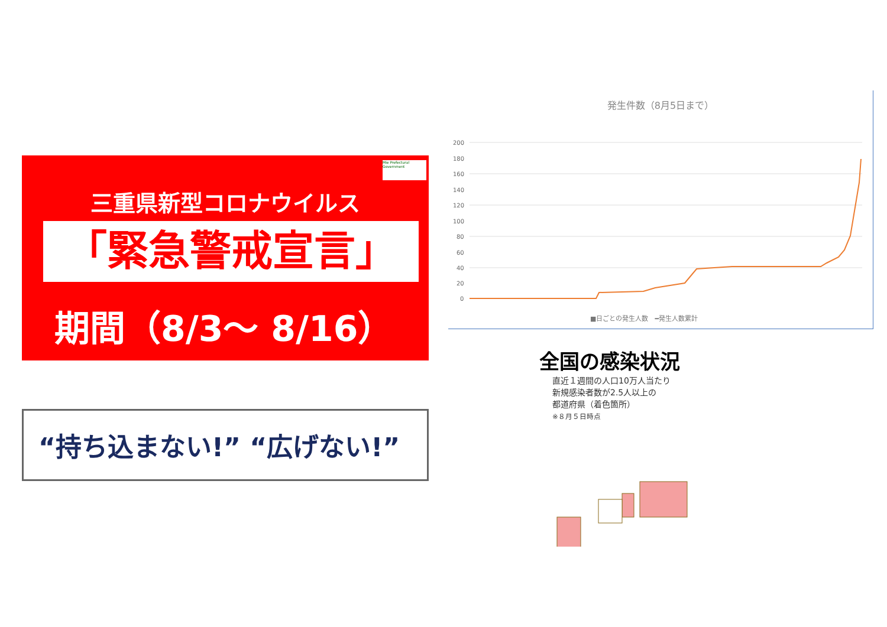Mie Prefectural Government
三重県新型コロナウイルス
「緊急警戒宣言」
期間（8/3～ 8/16）
“持ち込まない!” “広げない!”
発生件数（8月5日まで）
200
180
160
140
120
100
80
60
40
20
0
■日ごとの発生人数　━発生人数累計
全国の感染状況
直近１週間の人口10万人当たり
新規感染者数が2.5人以上の
都道府県（着色箇所）
※８月５日時点